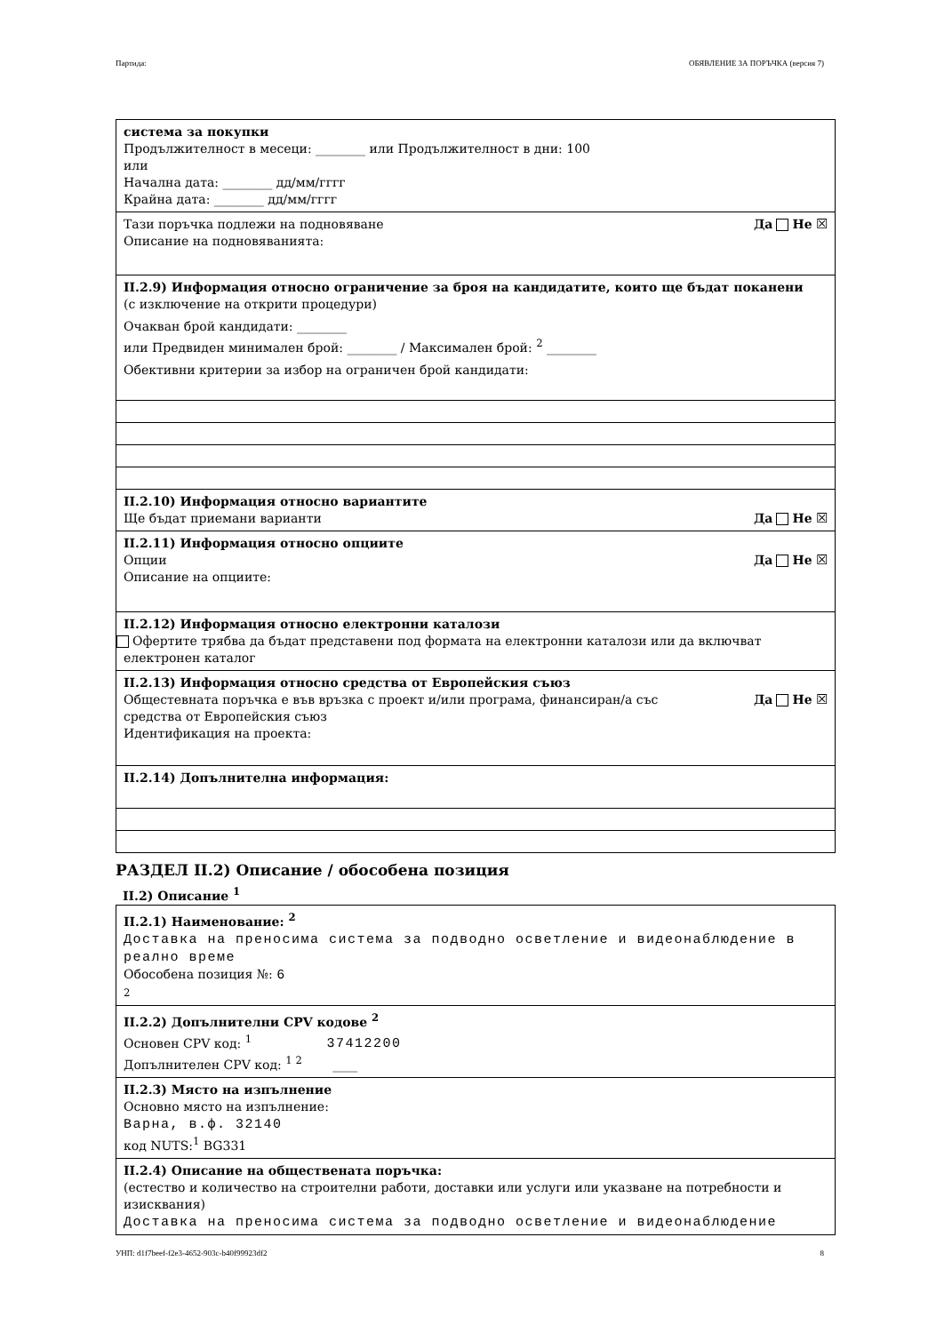Партида: ОБЯВЛЕНИЕ ЗА ПОРЪЧКА (версия 7)
система за покупки
Продължителност в месеци: ________ или Продължителност в дни: 100
или
Начална дата: ________ дд/мм/гггг
Крайна дата: ________ дд/мм/гггг
Тази поръчка подлежи на подновяване Да Не ☒
Описание на подновяванията:
II.2.9) Информация относно ограничение за броя на кандидатите, които ще бъдат поканени
(с изключение на открити процедури)
Очакван брой кандидати: ________
или Предвиден минимален брой: ________ / Максимален брой: <sup>2</sup> ________
Обективни критерии за избор на ограничен брой кандидати:
II.2.10) Информация относно вариантите
Ще бъдат приемани варианти Да Не ☒
II.2.11) Информация относно опциите
Опции Да Не ☒
Описание на опциите:
II.2.12) Информация относно електронни каталози
Офертите трябва да бъдат представени под формата на електронни каталози или да включват електронен каталог
II.2.13) Информация относно средства от Европейския съюз
Общестевната поръчка е във връзка с проект и/или програма, финансиран/а със средства от Европейския съюз Да Не ☒
Идентификация на проекта:
II.2.14) Допълнителна информация:
РАЗДЕЛ II.2) Описание / обособена позиция
II.2) Описание <sup>1</sup>
II.2.1) Наименование: <sup>2</sup>
Доставка на преносима система за подводно осветление и видеонаблюдение в реално време
Обособена позиция №: 6
2
II.2.2) Допълнителни CPV кодове <sup>2</sup>
Основен CPV код: <sup>1</sup> 37412200
Допълнителен CPV код: <sup>1 2</sup> ____
II.2.3) Място на изпълнение
Основно място на изпълнение:
Варна, в.ф. 32140
код NUTS:<sup>1</sup> BG331
II.2.4) Описание на обществената поръчка:
(естество и количество на строителни работи, доставки или услуги или указване на потребности и изисквания)
Доставка на преносима система за подводно осветление и видеонаблюдение
УНП: d1f7beef-f2e3-4652-903c-b40f99923df2 8